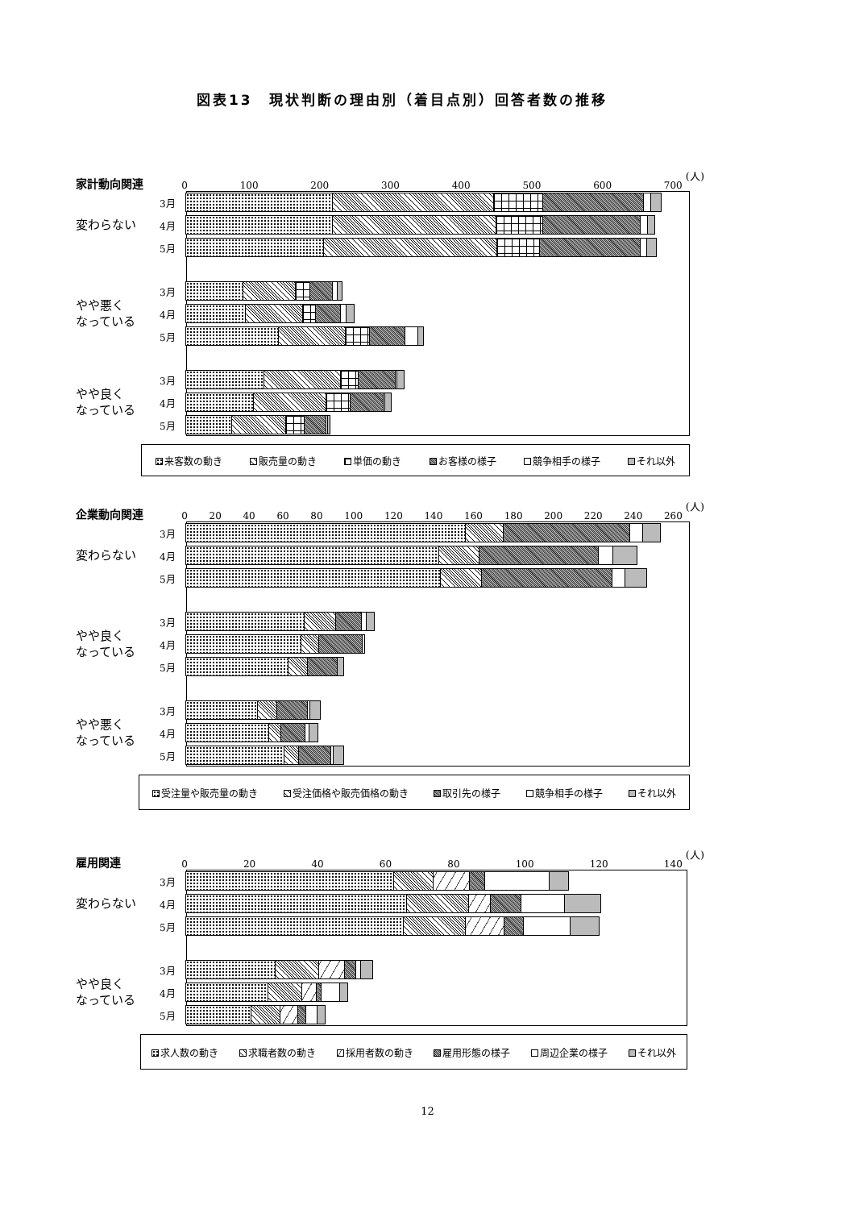図表13　現状判断の理由別（着目点別）回答者数の推移
家計動向関連
0 100 200 300 400 500 600 700
(人)
変わらない
3月
4月
5月
やや悪く
なっている
3月
4月
5月
やや良く
なっている
3月
4月
5月
来客数の動き 販売量の動き 単価の動き お客様の様子 競争相手の様子 それ以外
企業動向関連
0 20 40 60 80 100 120 140 160 180 200 220 240 260
(人)
変わらない
3月
4月
5月
やや良く
なっている
3月
4月
5月
やや悪く
なっている
3月
4月
5月
受注量や販売量の動き 受注価格や販売価格の動き 取引先の様子 競争相手の様子 それ以外
雇用関連
0 20 40 60 80 100 120 140
(人)
変わらない
3月
4月
5月
やや良く
なっている
3月
4月
5月
求人数の動き 求職者数の動き 採用者数の動き 雇用形態の様子 周辺企業の様子 それ以外
12